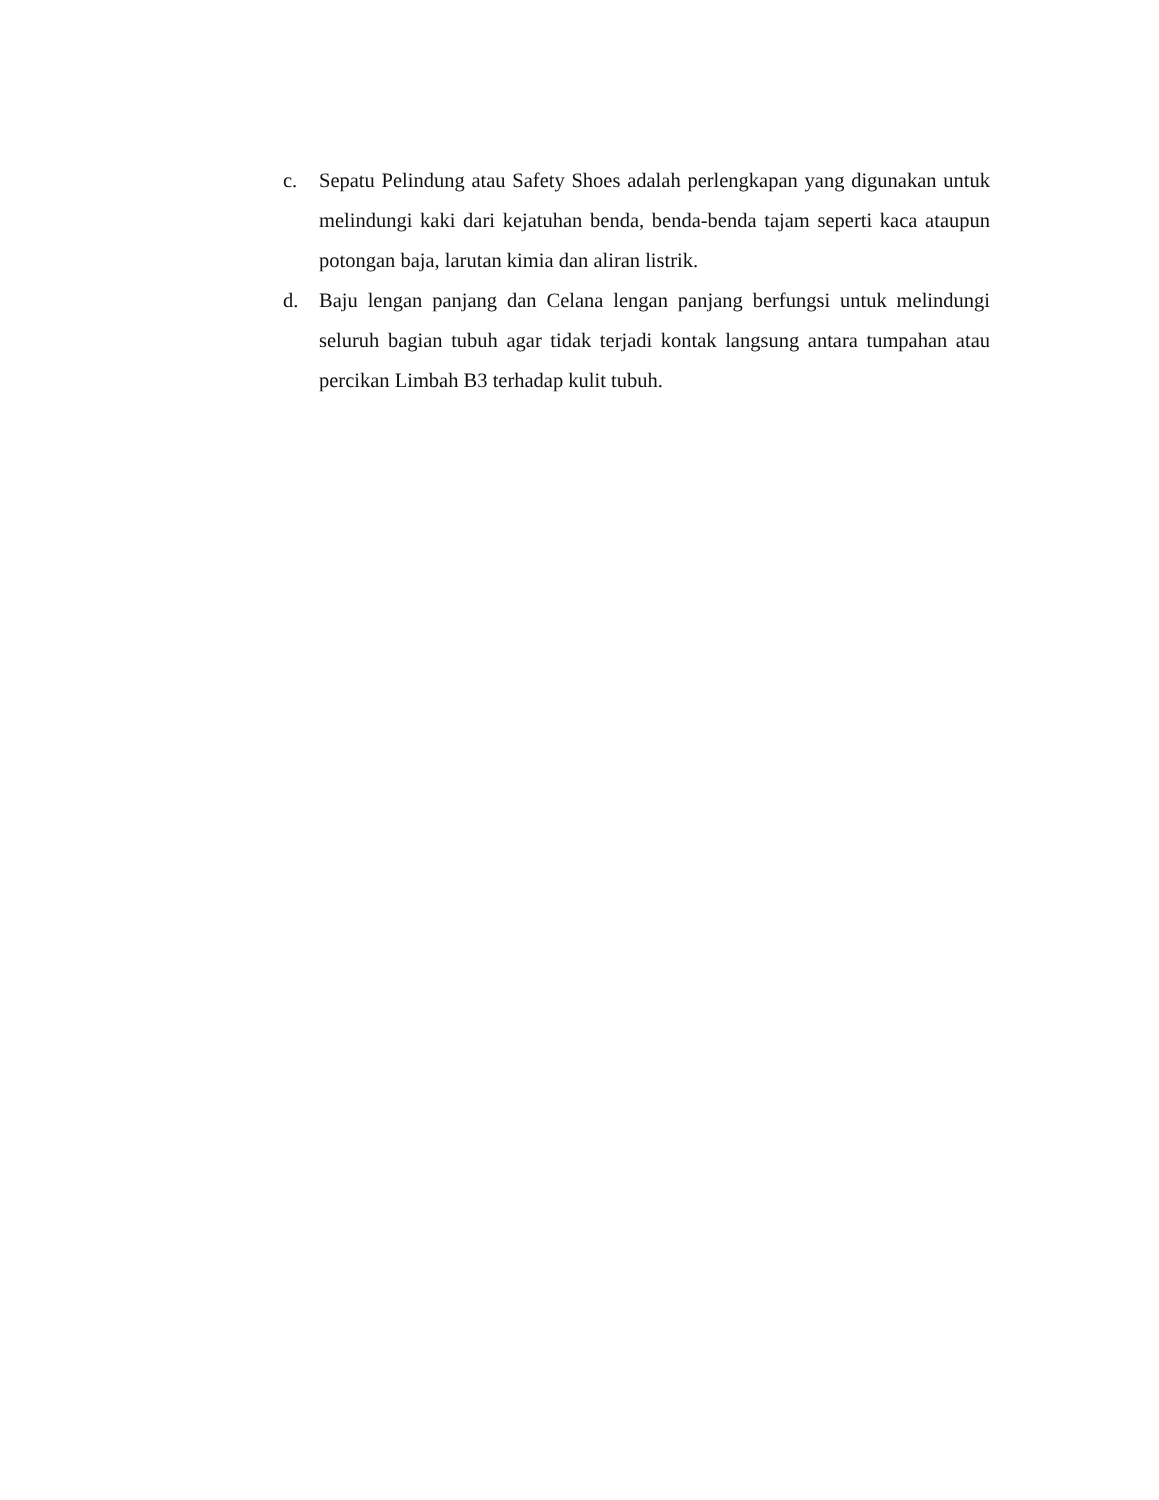c. Sepatu Pelindung atau Safety Shoes adalah perlengkapan yang digunakan untuk melindungi kaki dari kejatuhan benda, benda-benda tajam seperti kaca ataupun potongan baja, larutan kimia dan aliran listrik.
d. Baju lengan panjang dan Celana lengan panjang berfungsi untuk melindungi seluruh bagian tubuh agar tidak terjadi kontak langsung antara tumpahan atau percikan Limbah B3 terhadap kulit tubuh.